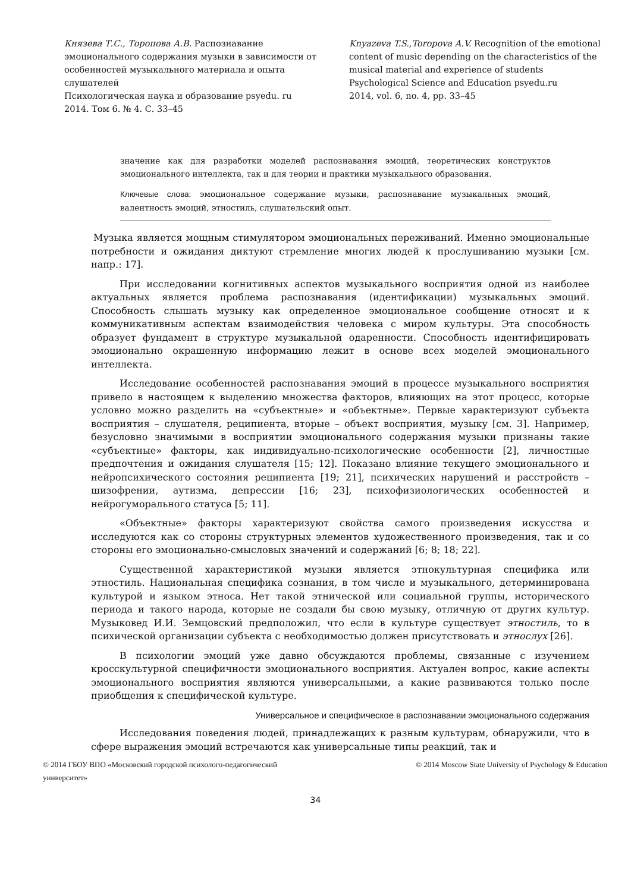Князева Т.С., Торопова А.В. Распознавание эмоционального содержания музыки в зависимости от особенностей музыкального материала и опыта слушателей
Психологическая наука и образование psyedu. ru
2014. Том 6. № 4. С. 33–45
Knyazeva T.S.,Toropova A.V. Recognition of the emotional content of music depending on the characteristics of the musical material and experience of students
Psychological Science and Education psyedu.ru
2014, vol. 6, no. 4, pp. 33–45
значение как для разработки моделей распознавания эмоций, теоретических конструктов эмоционального интеллекта, так и для теории и практики музыкального образования.
Ключевые слова: эмоциональное содержание музыки, распознавание музыкальных эмоций, валентность эмоций, этностиль, слушательский опыт.
Музыка является мощным стимулятором эмоциональных переживаний. Именно эмоциональные потребности и ожидания диктуют стремление многих людей к прослушиванию музыки [см. напр.: 17].
При исследовании когнитивных аспектов музыкального восприятия одной из наиболее актуальных является проблема распознавания (идентификации) музыкальных эмоций. Способность слышать музыку как определенное эмоциональное сообщение относят и к коммуникативным аспектам взаимодействия человека с миром культуры. Эта способность образует фундамент в структуре музыкальной одаренности. Способность идентифицировать эмоционально окрашенную информацию лежит в основе всех моделей эмоционального интеллекта.
Исследование особенностей распознавания эмоций в процессе музыкального восприятия привело в настоящем к выделению множества факторов, влияющих на этот процесс, которые условно можно разделить на «субъектные» и «объектные». Первые характеризуют субъекта восприятия – слушателя, реципиента, вторые – объект восприятия, музыку [см. 3]. Например, безусловно значимыми в восприятии эмоционального содержания музыки признаны такие «субъектные» факторы, как индивидуально-психологические особенности [2], личностные предпочтения и ожидания слушателя [15; 12]. Показано влияние текущего эмоционального и нейропсихического состояния реципиента [19; 21], психических нарушений и расстройств – шизофрении, аутизма, депрессии [16; 23], психофизиологических особенностей и нейрогуморального статуса [5; 11].
«Объектные» факторы характеризуют свойства самого произведения искусства и исследуются как со стороны структурных элементов художественного произведения, так и со стороны его эмоционально-смысловых значений и содержаний [6; 8; 18; 22].
Существенной характеристикой музыки является этнокультурная специфика или этностиль. Национальная специфика сознания, в том числе и музыкального, детерминирована культурой и языком этноса. Нет такой этнической или социальной группы, исторического периода и такого народа, которые не создали бы свою музыку, отличную от других культур. Музыковед И.И. Земцовский предположил, что если в культуре существует этностиль, то в психической организации субъекта с необходимостью должен присутствовать и этнослух [26].
В психологии эмоций уже давно обсуждаются проблемы, связанные с изучением кросскультурной специфичности эмоционального восприятия. Актуален вопрос, какие аспекты эмоционального восприятия являются универсальными, а какие развиваются только после приобщения к специфической культуре.
Универсальное и специфическое в распознавании эмоционального содержания
Исследования поведения людей, принадлежащих к разным культурам, обнаружили, что в сфере выражения эмоций встречаются как универсальные типы реакций, так и
© 2014 ГБОУ ВПО «Московский городской психолого-педагогический
университет»
© 2014 Moscow State University of Psychology & Education
34